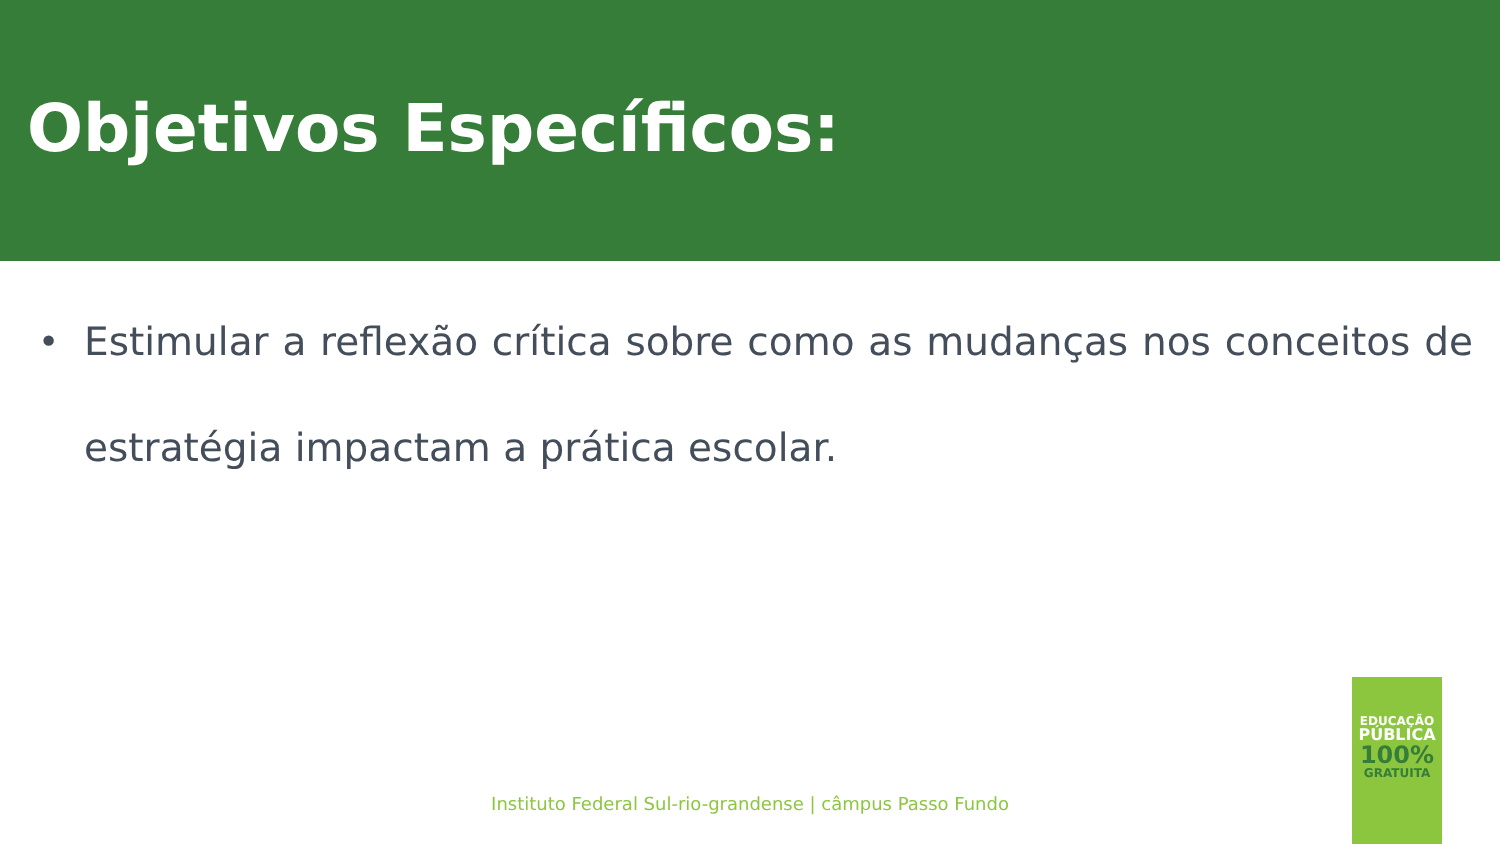Objetivos Específicos:
• Estimular a reflexão crítica sobre como as mudanças nos conceitos de estratégia impactam a prática escolar.
Instituto Federal Sul-rio-grandense | câmpus Passo Fundo
EDUCAÇÃO
PÚBLICA
100%
GRATUITA